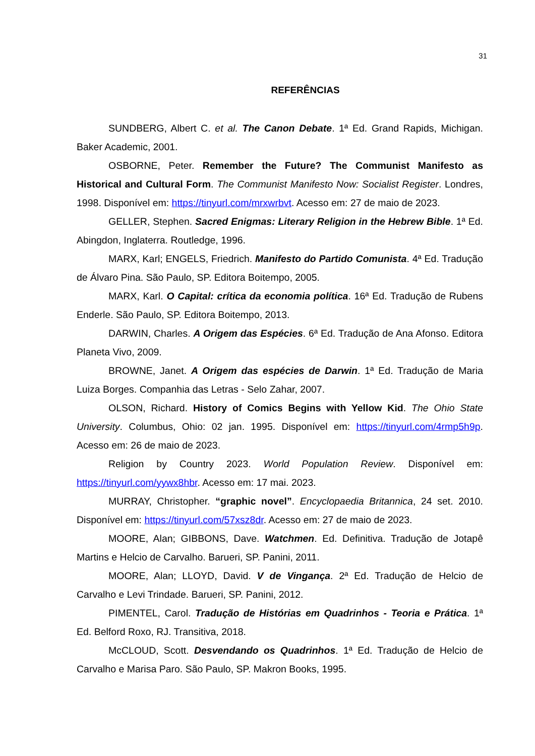31
REFERÊNCIAS
SUNDBERG, Albert C. et al. The Canon Debate. 1ª Ed. Grand Rapids, Michigan. Baker Academic, 2001.
OSBORNE, Peter. Remember the Future? The Communist Manifesto as Historical and Cultural Form. The Communist Manifesto Now: Socialist Register. Londres, 1998. Disponível em: https://tinyurl.com/mrxwrbvt. Acesso em: 27 de maio de 2023.
GELLER, Stephen. Sacred Enigmas: Literary Religion in the Hebrew Bible. 1ª Ed. Abingdon, Inglaterra. Routledge, 1996.
MARX, Karl; ENGELS, Friedrich. Manifesto do Partido Comunista. 4ª Ed. Tradução de Álvaro Pina. São Paulo, SP. Editora Boitempo, 2005.
MARX, Karl. O Capital: crítica da economia política. 16ª Ed. Tradução de Rubens Enderle. São Paulo, SP. Editora Boitempo, 2013.
DARWIN, Charles. A Origem das Espécies. 6ª Ed. Tradução de Ana Afonso. Editora Planeta Vivo, 2009.
BROWNE, Janet. A Origem das espécies de Darwin. 1ª Ed. Tradução de Maria Luiza Borges. Companhia das Letras - Selo Zahar, 2007.
OLSON, Richard. History of Comics Begins with Yellow Kid. The Ohio State University. Columbus, Ohio: 02 jan. 1995. Disponível em: https://tinyurl.com/4rmp5h9p. Acesso em: 26 de maio de 2023.
Religion by Country 2023. World Population Review. Disponível em: https://tinyurl.com/yywx8hbr. Acesso em: 17 mai. 2023.
MURRAY, Christopher. “graphic novel”. Encyclopaedia Britannica, 24 set. 2010. Disponível em: https://tinyurl.com/57xsz8dr. Acesso em: 27 de maio de 2023.
MOORE, Alan; GIBBONS, Dave. Watchmen. Ed. Definitiva. Tradução de Jotapê Martins e Helcio de Carvalho. Barueri, SP. Panini, 2011.
MOORE, Alan; LLOYD, David. V de Vingança. 2ª Ed. Tradução de Helcio de Carvalho e Levi Trindade. Barueri, SP. Panini, 2012.
PIMENTEL, Carol. Tradução de Histórias em Quadrinhos - Teoria e Prática. 1ª Ed. Belford Roxo, RJ. Transitiva, 2018.
McCLOUD, Scott. Desvendando os Quadrinhos. 1ª Ed. Tradução de Helcio de Carvalho e Marisa Paro. São Paulo, SP. Makron Books, 1995.